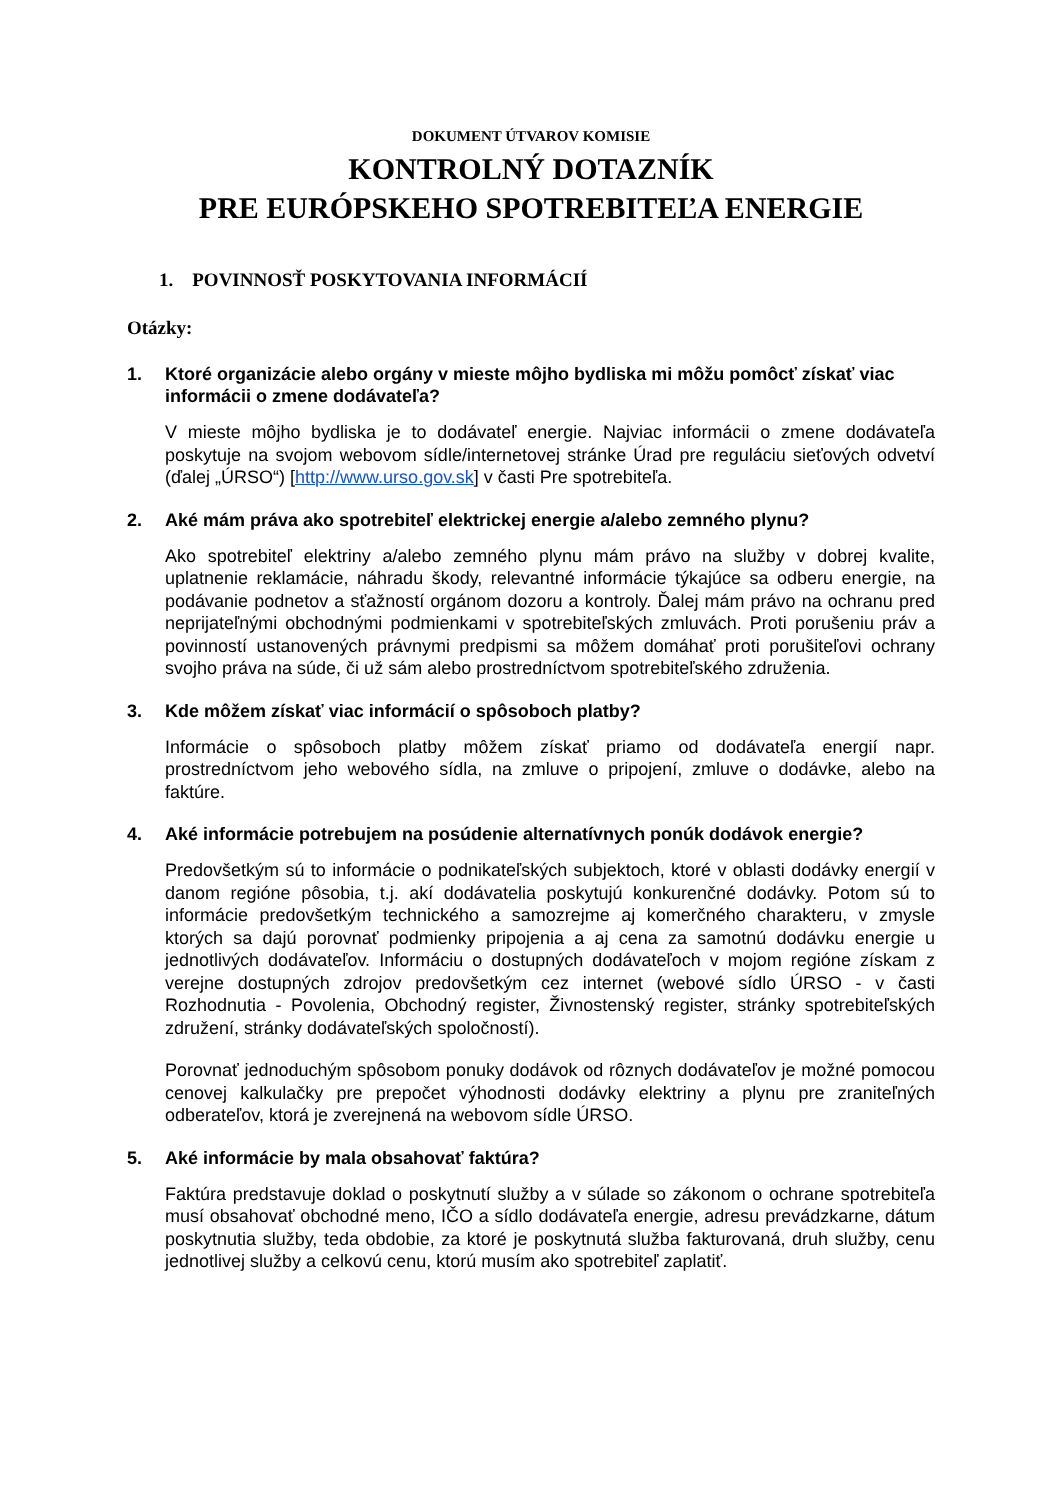DOKUMENT ÚTVAROV KOMISIE
KONTROLNÝ DOTAZNÍK
PRE EURÓPSKEHO SPOTREBITEĽA ENERGIE
1. POVINNOSŤ POSKYTOVANIA INFORMÁCIÍ
Otázky:
1. Ktoré organizácie alebo orgány v mieste môjho bydliska mi môžu pomôcť získať viac informácii o zmene dodávateľa?
V mieste môjho bydliska je to dodávateľ energie. Najviac informácii o zmene dodávateľa poskytuje na svojom webovom sídle/internetovej stránke Úrad pre reguláciu sieťových odvetví (ďalej „ÚRSO“) [http://www.urso.gov.sk] v časti Pre spotrebiteľa.
2. Aké mám práva ako spotrebiteľ elektrickej energie a/alebo zemného plynu?
Ako spotrebiteľ elektriny a/alebo zemného plynu mám právo na služby v dobrej kvalite, uplatnenie reklamácie, náhradu škody, relevantné informácie týkajúce sa odberu energie, na podávanie podnetov a sťažností orgánom dozoru a kontroly. Ďalej mám právo na ochranu pred neprijateľnými obchodnými podmienkami v spotrebiteľských zmluvách. Proti porušeniu práv a povinností ustanovených právnymi predpismi sa môžem domáhať proti porušiteľovi ochrany svojho práva na súde, či už sám alebo prostredníctvom spotrebiteľského združenia.
3. Kde môžem získať viac informácií o spôsoboch platby?
Informácie o spôsoboch platby môžem získať priamo od dodávateľa energií napr. prostredníctvom jeho webového sídla, na zmluve o pripojení, zmluve o dodávke, alebo na faktúre.
4. Aké informácie potrebujem na posúdenie alternatívnych ponúk dodávok energie?
Predovšetkým sú to informácie o podnikateľských subjektoch, ktoré v oblasti dodávky energií v danom regióne pôsobia, t.j. akí dodávatelia poskytujú konkurenčné dodávky. Potom sú to informácie predovšetkým technického a samozrejme aj komerčného charakteru, v zmysle ktorých sa dajú porovnať podmienky pripojenia a aj cena za samotnú dodávku energie u jednotlivých dodávateľov. Informáciu o dostupných dodávateľoch v mojom regióne získam z verejne dostupných zdrojov predovšetkým cez internet (webové sídlo ÚRSO - v časti Rozhodnutia - Povolenia, Obchodný register, Živnostenský register, stránky spotrebiteľských združení, stránky dodávateľských spoločností).
Porovnať jednoduchým spôsobom ponuky dodávok od rôznych dodávateľov je možné pomocou cenovej kalkulačky pre prepočet výhodnosti dodávky elektriny a plynu pre zraniteľných odberateľov, ktorá je zverejnená na webovom sídle ÚRSO.
5. Aké informácie by mala obsahovať faktúra?
Faktúra predstavuje doklad o poskytnutí služby a v súlade so zákonom o ochrane spotrebiteľa musí obsahovať obchodné meno, IČO a sídlo dodávateľa energie, adresu prevádzkarne, dátum poskytnutia služby, teda obdobie, za ktoré je poskytnutá služba fakturovaná, druh služby, cenu jednotlivej služby a celkovú cenu, ktorú musím ako spotrebiteľ zaplatiť.